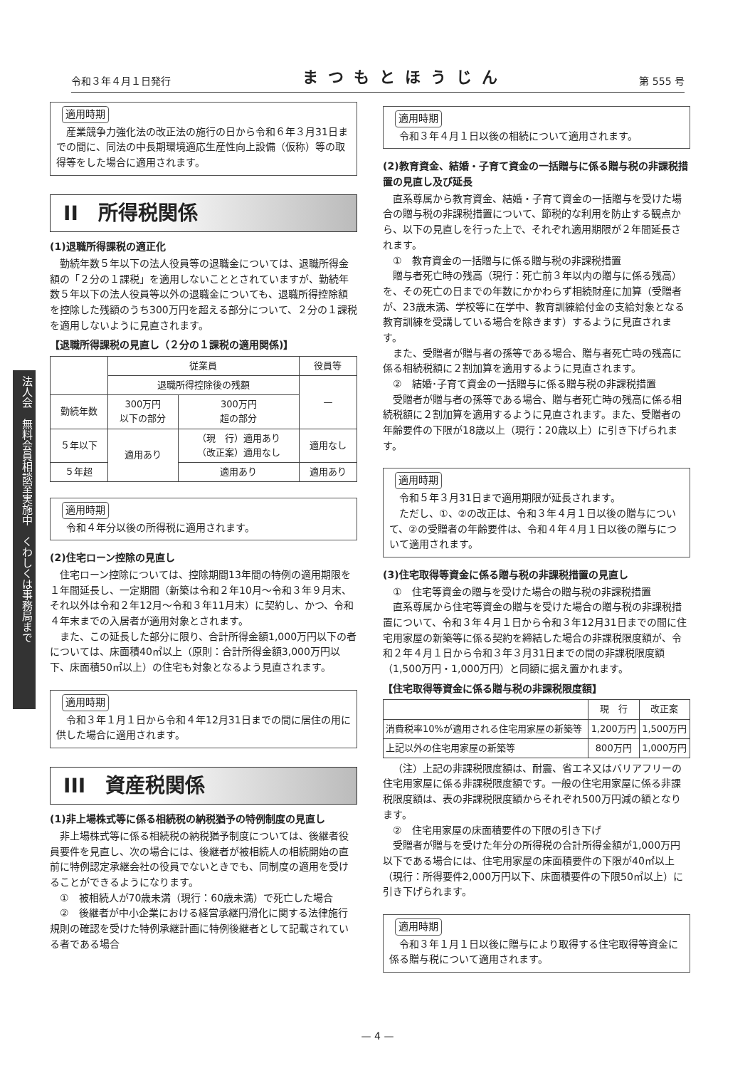令和３年４月１日発行 まつもとほうじん 第 555 号
法人会　無料会員相談室実施中　くわしくは事務局まで
適用時期
産業競争力強化法の改正法の施行の日から令和６年３月31日までの間に、同法の中長期環境適応生産性向上設備（仮称）等の取得等をした場合に適用されます。
II　所得税関係
(1)退職所得課税の適正化
勤続年数５年以下の法人役員等の退職金については、退職所得金額の「２分の１課税」を適用しないこととされていますが、勤続年数５年以下の法人役員等以外の退職金についても、退職所得控除額を控除した残額のうち300万円を超える部分について、２分の１課税を適用しないように見直されます。
【退職所得課税の見直し（２分の１課税の適用関係)】
| | 従業員 | | 役員等 |
| --- | --- | --- | --- |
| | 退職所得控除後の残額 | | — |
| 勤続年数 | 300万円 以下の部分 | 300万円 超の部分 | |
| ５年以下 | 適用あり | （現 行）適用あり （改正案）適用なし | 適用なし |
| ５年超 | | 適用あり | 適用あり |
適用時期
令和４年分以後の所得税に適用されます。
(2)住宅ローン控除の見直し
住宅ローン控除については、控除期間13年間の特例の適用期限を１年間延長し、一定期間（新築は令和２年10月〜令和３年９月末、それ以外は令和２年12月〜令和３年11月末）に契約し、かつ、令和４年末までの入居者が適用対象とされます。
また、この延長した部分に限り、合計所得金額1,000万円以下の者については、床面積40㎡以上（原則：合計所得金額3,000万円以下、床面積50㎡以上）の住宅も対象となるよう見直されます。
適用時期
令和３年１月１日から令和４年12月31日までの間に居住の用に供した場合に適用されます。
III　資産税関係
(1)非上場株式等に係る相続税の納税猶予の特例制度の見直し
非上場株式等に係る相続税の納税猶予制度については、後継者役員要件を見直し、次の場合には、後継者が被相続人の相続開始の直前に特例認定承継会社の役員でないときでも、同制度の適用を受けることができるようになります。
①　被相続人が70歳未満（現行：60歳未満）で死亡した場合
②　後継者が中小企業における経営承継円滑化に関する法律施行規則の確認を受けた特例承継計画に特例後継者として記載されている者である場合
適用時期
令和３年４月１日以後の相続について適用されます。
(2)教育資金、結婚・子育て資金の一括贈与に係る贈与税の非課税措置の見直し及び延長
直系尊属から教育資金、結婚・子育て資金の一括贈与を受けた場合の贈与税の非課税措置について、節税的な利用を防止する観点から、以下の見直しを行った上で、それぞれ適用期限が２年間延長されます。
①　教育資金の一括贈与に係る贈与税の非課税措置
贈与者死亡時の残高（現行：死亡前３年以内の贈与に係る残高）を、その死亡の日までの年数にかかわらず相続財産に加算（受贈者が、23歳未満、学校等に在学中、教育訓練給付金の支給対象となる教育訓練を受講している場合を除きます）するように見直されます。
また、受贈者が贈与者の孫等である場合、贈与者死亡時の残高に係る相続税額に２割加算を適用するように見直されます。
②　結婚･子育て資金の一括贈与に係る贈与税の非課税措置
受贈者が贈与者の孫等である場合、贈与者死亡時の残高に係る相続税額に２割加算を適用するように見直されます。また、受贈者の年齢要件の下限が18歳以上（現行：20歳以上）に引き下げられます。
適用時期
令和５年３月31日まで適用期限が延長されます。
ただし、①、②の改正は、令和３年４月１日以後の贈与について、②の受贈者の年齢要件は、令和４年４月１日以後の贈与について適用されます。
(3)住宅取得等資金に係る贈与税の非課税措置の見直し
①　住宅等資金の贈与を受けた場合の贈与税の非課税措置
直系尊属から住宅等資金の贈与を受けた場合の贈与税の非課税措置について、令和３年４月１日から令和３年12月31日までの間に住宅用家屋の新築等に係る契約を締結した場合の非課税限度額が、令和２年４月１日から令和３年３月31日までの間の非課税限度額（1,500万円・1,000万円）と同額に据え置かれます。
【住宅取得等資金に係る贈与税の非課税限度額】
| | 現 行 | 改正案 |
| --- | --- | --- |
| 消費税率10%が適用される住宅用家屋の新築等 | 1,200万円 | 1,500万円 |
| 上記以外の住宅用家屋の新築等 | 800万円 | 1,000万円 |
（注）上記の非課税限度額は、耐震、省エネ又はバリアフリーの住宅用家屋に係る非課税限度額です。一般の住宅用家屋に係る非課税限度額は、表の非課税限度額からそれぞれ500万円減の額となります。
②　住宅用家屋の床面積要件の下限の引き下げ
受贈者が贈与を受けた年分の所得税の合計所得金額が1,000万円以下である場合には、住宅用家屋の床面積要件の下限が40㎡以上（現行：所得要件2,000万円以下、床面積要件の下限50㎡以上）に引き下げられます。
適用時期
令和３年１月１日以後に贈与により取得する住宅取得等資金に係る贈与税について適用されます。
— 4 —